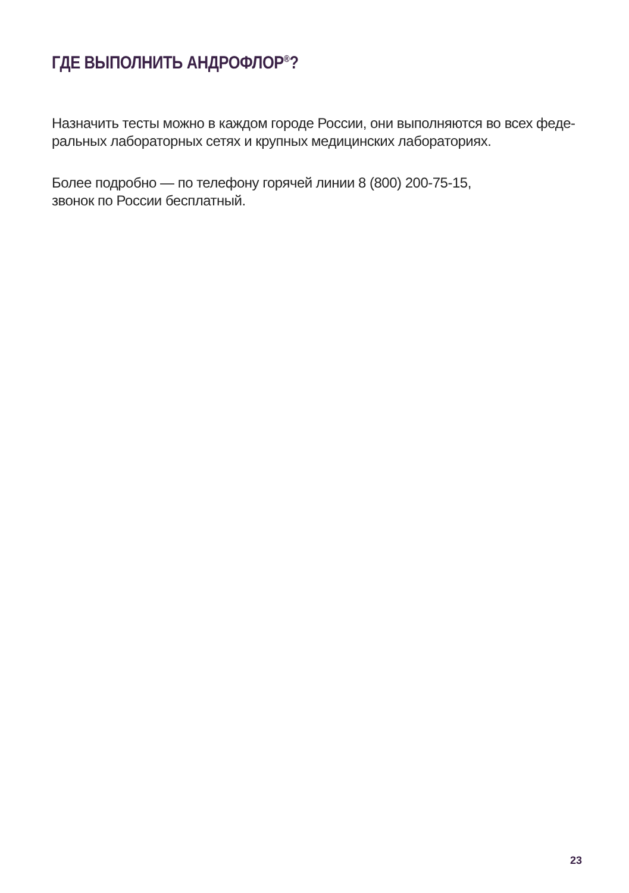ГДЕ ВЫПОЛНИТЬ АНДРОФЛОР<sup>®</sup>?
Назначить тесты можно в каждом городе России, они выполняются во всех феде-
ральных лабораторных сетях и крупных медицинских лабораториях.
Более подробно — по телефону горячей линии 8 (800) 200-75-15,
звонок по России бесплатный.
23